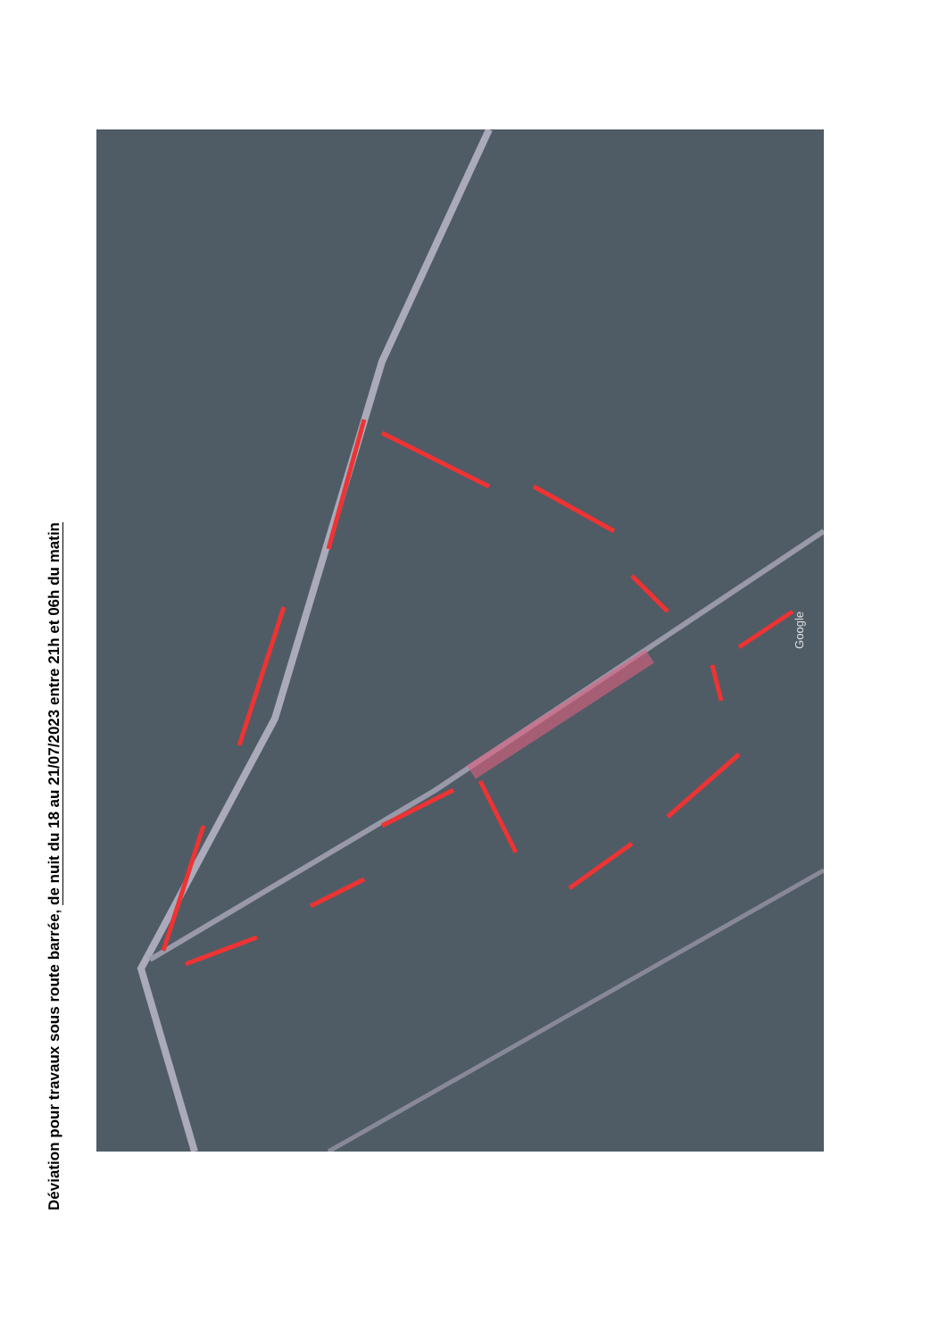Déviation pour travaux sous route barrée, de nuit du 18 au 21/07/2023 entre 21h et 06h du matin
Google